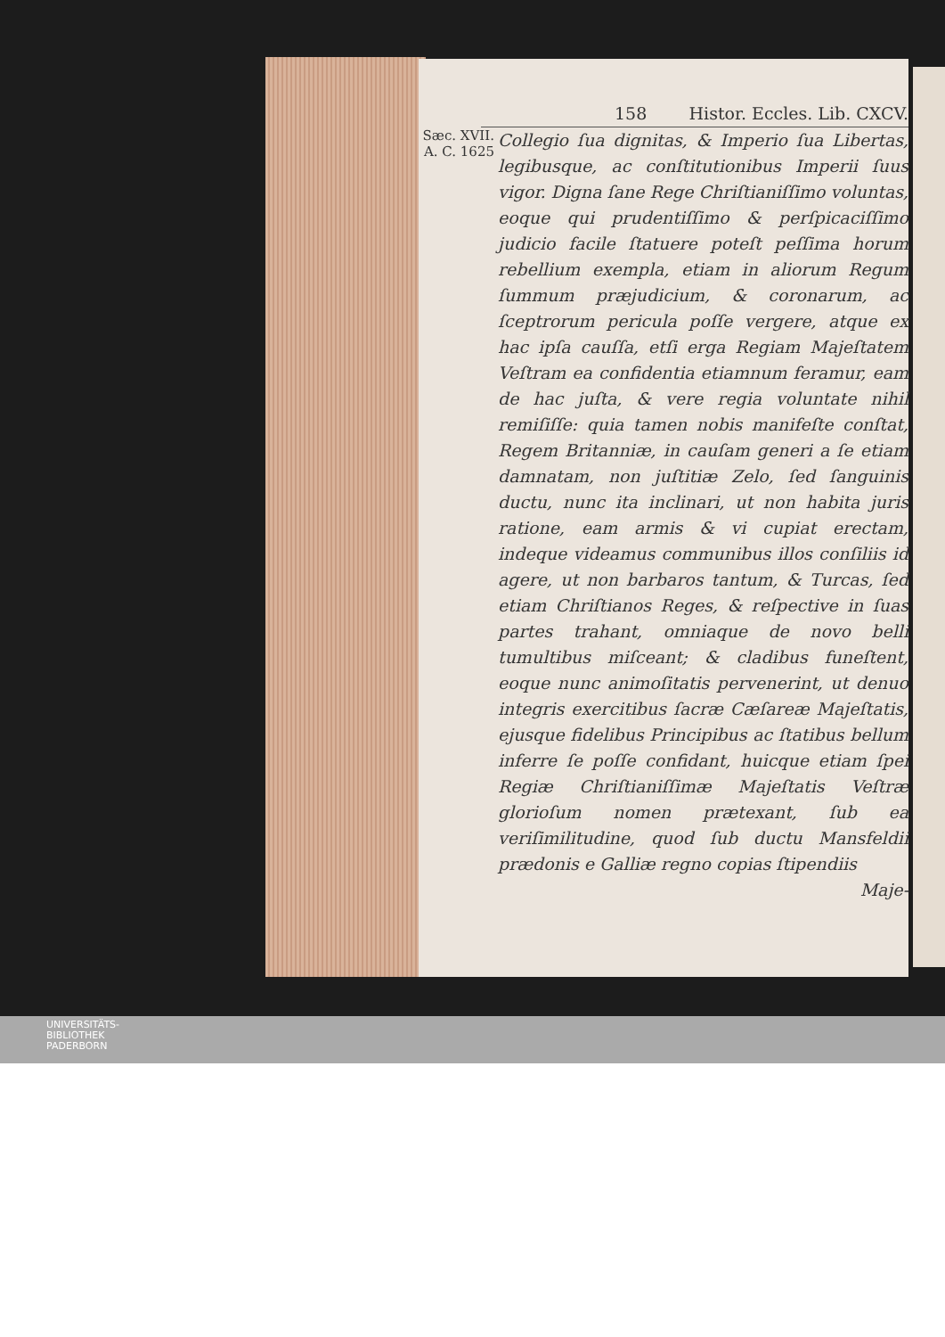158 Histor. Eccles. Lib. CXCV.
Sæc. XVII.
A. C. 1625
Collegio ſua dignitas, & Imperio ſua Libertas, legibusque, ac conſtitutionibus Imperii ſuus vigor. Digna ſane Rege Chriſtianiſſimo voluntas, eoque qui prudentiſſimo & perſpicaciſſimo judicio facile ſtatuere poteſt peſſima horum rebellium exempla, etiam in aliorum Regum ſummum præjudicium, & coronarum, ac ſceptrorum pericula poſſe vergere, atque ex hac ipſa cauſſa, etſi erga Regiam Majeſtatem Veſtram ea confidentia etiamnum feramur, eam de hac juſta, & vere regia voluntate nihil remiſiſſe: quia tamen nobis manifeſte conſtat, Regem Britanniæ, in cauſam generi a ſe etiam damnatam, non juſtitiæ Zelo, ſed ſanguinis ductu, nunc ita inclinari, ut non habita juris ratione, eam armis & vi cupiat erectam, indeque videamus communibus illos conſiliis id agere, ut non barbaros tantum, & Turcas, ſed etiam Chriſtianos Reges, & reſpective in ſuas partes trahant, omniaque de novo belli tumultibus miſceant; & cladibus funeſtent, eoque nunc animoſitatis pervenerint, ut denuo integris exercitibus ſacræ Cæſareæ Majeſtatis, ejusque fidelibus Principibus ac ſtatibus bellum inferre ſe poſſe confidant, huicque etiam ſpei Regiæ Chriſtianiſſimæ Majeſtatis Veſtræ glorioſum nomen prætexant, ſub ea veriſimilitudine, quod ſub ductu Mansfeldii prædonis e Galliæ regno copias ſtipendiis
Maje-
UNIVERSITÄTS-
BIBLIOTHEK
PADERBORN